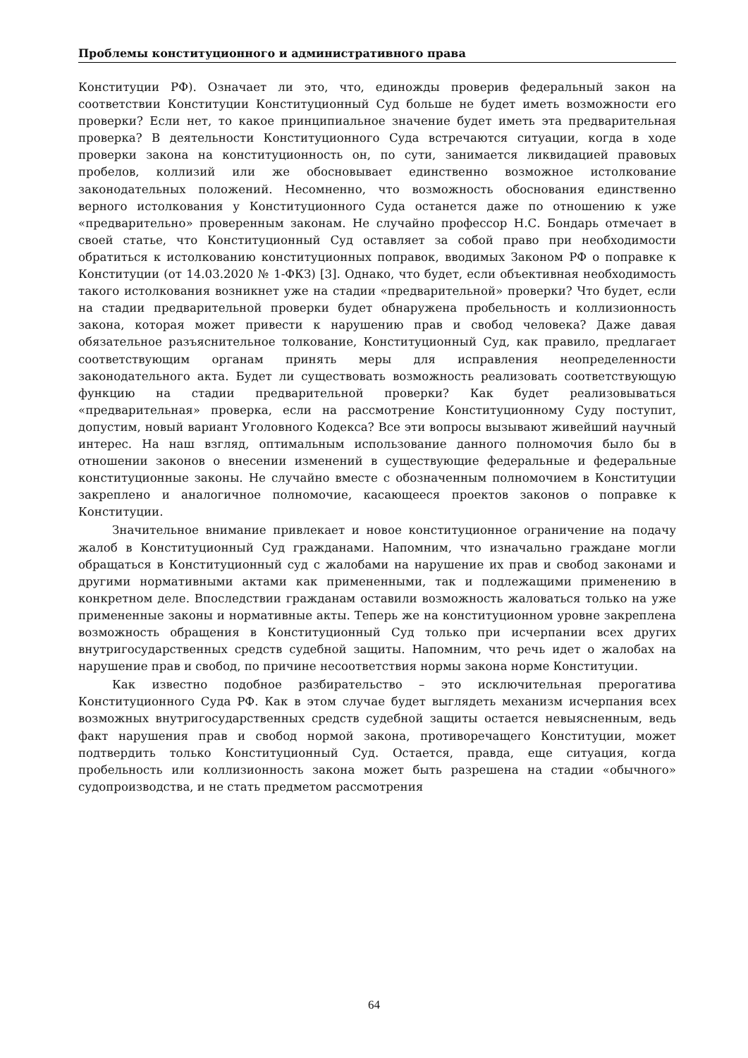Проблемы конституционного и административного права
Конституции РФ). Означает ли это, что, единожды проверив федеральный закон на соответствии Конституции Конституционный Суд больше не будет иметь возможности его проверки? Если нет, то какое принципиальное значение будет иметь эта предварительная проверка? В деятельности Конституционного Суда встречаются ситуации, когда в ходе проверки закона на конституционность он, по сути, занимается ликвидацией правовых пробелов, коллизий или же обосновывает единственно возможное истолкование законодательных положений. Несомненно, что возможность обоснования единственно верного истолкования у Конституционного Суда останется даже по отношению к уже «предварительно» проверенным законам. Не случайно профессор Н.С. Бондарь отмечает в своей статье, что Конституционный Суд оставляет за собой право при необходимости обратиться к истолкованию конституционных поправок, вводимых Законом РФ о поправке к Конституции (от 14.03.2020 № 1-ФКЗ) [3]. Однако, что будет, если объективная необходимость такого истолкования возникнет уже на стадии «предварительной» проверки? Что будет, если на стадии предварительной проверки будет обнаружена пробельность и коллизионность закона, которая может привести к нарушению прав и свобод человека? Даже давая обязательное разъяснительное толкование, Конституционный Суд, как правило, предлагает соответствующим органам принять меры для исправления неопределенности законодательного акта. Будет ли существовать возможность реализовать соответствующую функцию на стадии предварительной проверки? Как будет реализовываться «предварительная» проверка, если на рассмотрение Конституционному Суду поступит, допустим, новый вариант Уголовного Кодекса? Все эти вопросы вызывают живейший научный интерес. На наш взгляд, оптимальным использование данного полномочия было бы в отношении законов о внесении изменений в существующие федеральные и федеральные конституционные законы. Не случайно вместе с обозначенным полномочием в Конституции закреплено и аналогичное полномочие, касающееся проектов законов о поправке к Конституции.
Значительное внимание привлекает и новое конституционное ограничение на подачу жалоб в Конституционный Суд гражданами. Напомним, что изначально граждане могли обращаться в Конституционный суд с жалобами на нарушение их прав и свобод законами и другими нормативными актами как примененными, так и подлежащими применению в конкретном деле. Впоследствии гражданам оставили возможность жаловаться только на уже примененные законы и нормативные акты. Теперь же на конституционном уровне закреплена возможность обращения в Конституционный Суд только при исчерпании всех других внутригосударственных средств судебной защиты. Напомним, что речь идет о жалобах на нарушение прав и свобод, по причине несоответствия нормы закона норме Конституции.
Как известно подобное разбирательство – это исключительная прерогатива Конституционного Суда РФ. Как в этом случае будет выглядеть механизм исчерпания всех возможных внутригосударственных средств судебной защиты остается невыясненным, ведь факт нарушения прав и свобод нормой закона, противоречащего Конституции, может подтвердить только Конституционный Суд. Остается, правда, еще ситуация, когда пробельность или коллизионность закона может быть разрешена на стадии «обычного» судопроизводства, и не стать предметом рассмотрения
64